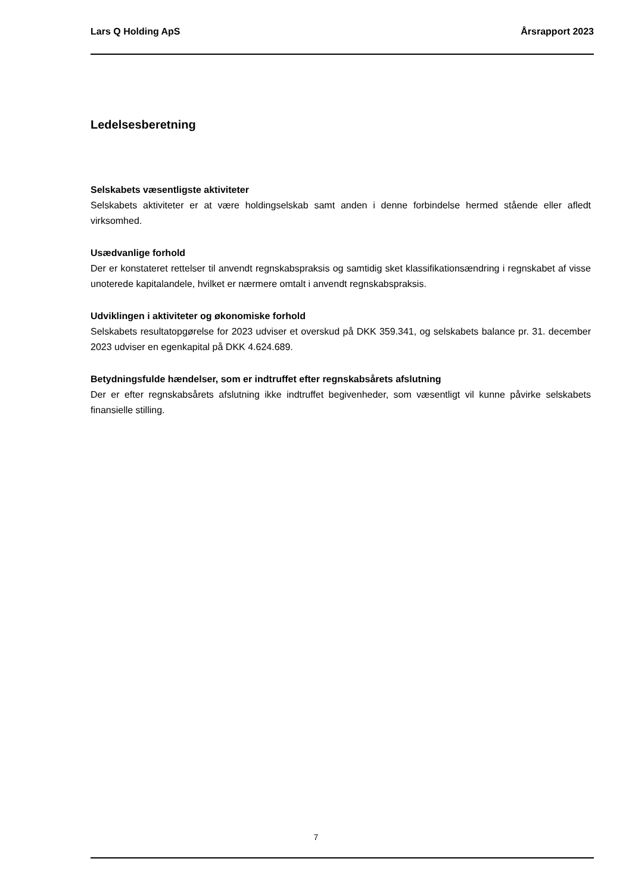Lars Q Holding ApS Årsrapport 2023
Ledelsesberetning
Selskabets væsentligste aktiviteter
Selskabets aktiviteter er at være holdingselskab samt anden i denne forbindelse hermed stående eller afledt virksomhed.
Usædvanlige forhold
Der er konstateret rettelser til anvendt regnskabspraksis og samtidig sket klassifikationsændring i regnskabet af visse unoterede kapitalandele, hvilket er nærmere omtalt i anvendt regnskabspraksis.
Udviklingen i aktiviteter og økonomiske forhold
Selskabets resultatopgørelse for 2023 udviser et overskud på DKK 359.341, og selskabets balance pr. 31. december 2023 udviser en egenkapital på DKK 4.624.689.
Betydningsfulde hændelser, som er indtruffet efter regnskabsårets afslutning
Der er efter regnskabsårets afslutning ikke indtruffet begivenheder, som væsentligt vil kunne påvirke selskabets finansielle stilling.
7